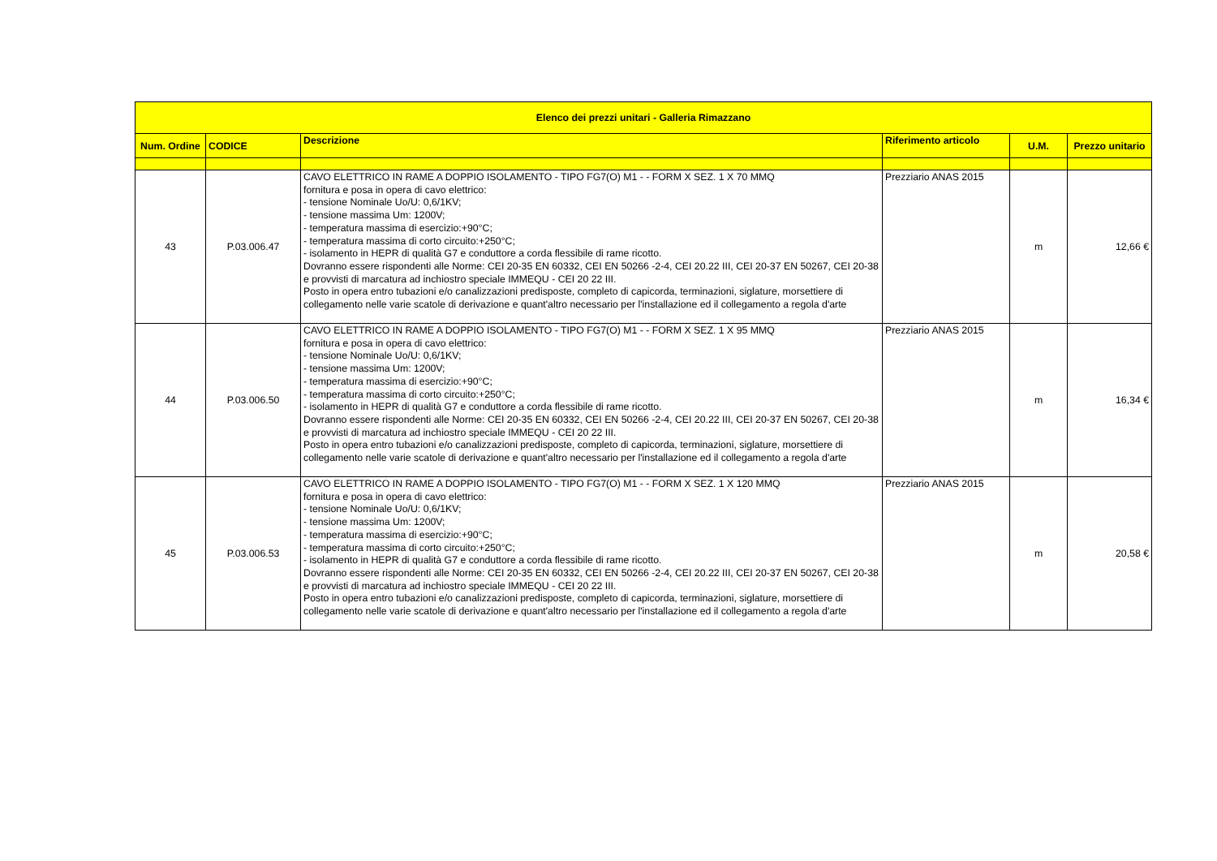| Elenco dei prezzi unitari - Galleria Rimazzano | | | | | |
| --- | --- | --- | --- | --- | --- |
| Num. Ordine | CODICE | Descrizione | Riferimento articolo | U.M. | Prezzo unitario |
| 43 | P.03.006.47 | CAVO ELETTRICO IN RAME A DOPPIO ISOLAMENTO - TIPO FG7(O) M1 - - FORM X SEZ. 1 X 70 MMQ fornitura e posa in opera di cavo elettrico: - tensione Nominale Uo/U: 0,6/1KV; - tensione massima Um: 1200V; - temperatura massima di esercizio:+90°C; - temperatura massima di corto circuito:+250°C; - isolamento in HEPR di qualità G7 e conduttore a corda flessibile di rame ricotto. Dovranno essere rispondenti alle Norme: CEI 20-35 EN 60332, CEI EN 50266 -2-4, CEI 20.22 III, CEI 20-37 EN 50267, CEI 20-38 e provvisti di marcatura ad inchiostro speciale IMMEQU - CEI 20 22 III. Posto in opera entro tubazioni e/o canalizzazioni predisposte, completo di capicorda, terminazioni, siglature, morsettiere di collegamento nelle varie scatole di derivazione e quant'altro necessario per l'installazione ed il collegamento a regola d'arte | Prezziario ANAS 2015 | m | 12,66 € |
| 44 | P.03.006.50 | CAVO ELETTRICO IN RAME A DOPPIO ISOLAMENTO - TIPO FG7(O) M1 - - FORM X SEZ. 1 X 95 MMQ fornitura e posa in opera di cavo elettrico: - tensione Nominale Uo/U: 0,6/1KV; - tensione massima Um: 1200V; - temperatura massima di esercizio:+90°C; - temperatura massima di corto circuito:+250°C; - isolamento in HEPR di qualità G7 e conduttore a corda flessibile di rame ricotto. Dovranno essere rispondenti alle Norme: CEI 20-35 EN 60332, CEI EN 50266 -2-4, CEI 20.22 III, CEI 20-37 EN 50267, CEI 20-38 e provvisti di marcatura ad inchiostro speciale IMMEQU - CEI 20 22 III. Posto in opera entro tubazioni e/o canalizzazioni predisposte, completo di capicorda, terminazioni, siglature, morsettiere di collegamento nelle varie scatole di derivazione e quant'altro necessario per l'installazione ed il collegamento a regola d'arte | Prezziario ANAS 2015 | m | 16,34 € |
| 45 | P.03.006.53 | CAVO ELETTRICO IN RAME A DOPPIO ISOLAMENTO - TIPO FG7(O) M1 - - FORM X SEZ. 1 X 120 MMQ fornitura e posa in opera di cavo elettrico: - tensione Nominale Uo/U: 0,6/1KV; - tensione massima Um: 1200V; - temperatura massima di esercizio:+90°C; - temperatura massima di corto circuito:+250°C; - isolamento in HEPR di qualità G7 e conduttore a corda flessibile di rame ricotto. Dovranno essere rispondenti alle Norme: CEI 20-35 EN 60332, CEI EN 50266 -2-4, CEI 20.22 III, CEI 20-37 EN 50267, CEI 20-38 e provvisti di marcatura ad inchiostro speciale IMMEQU - CEI 20 22 III. Posto in opera entro tubazioni e/o canalizzazioni predisposte, completo di capicorda, terminazioni, siglature, morsettiere di collegamento nelle varie scatole di derivazione e quant'altro necessario per l'installazione ed il collegamento a regola d'arte | Prezziario ANAS 2015 | m | 20,58 € |